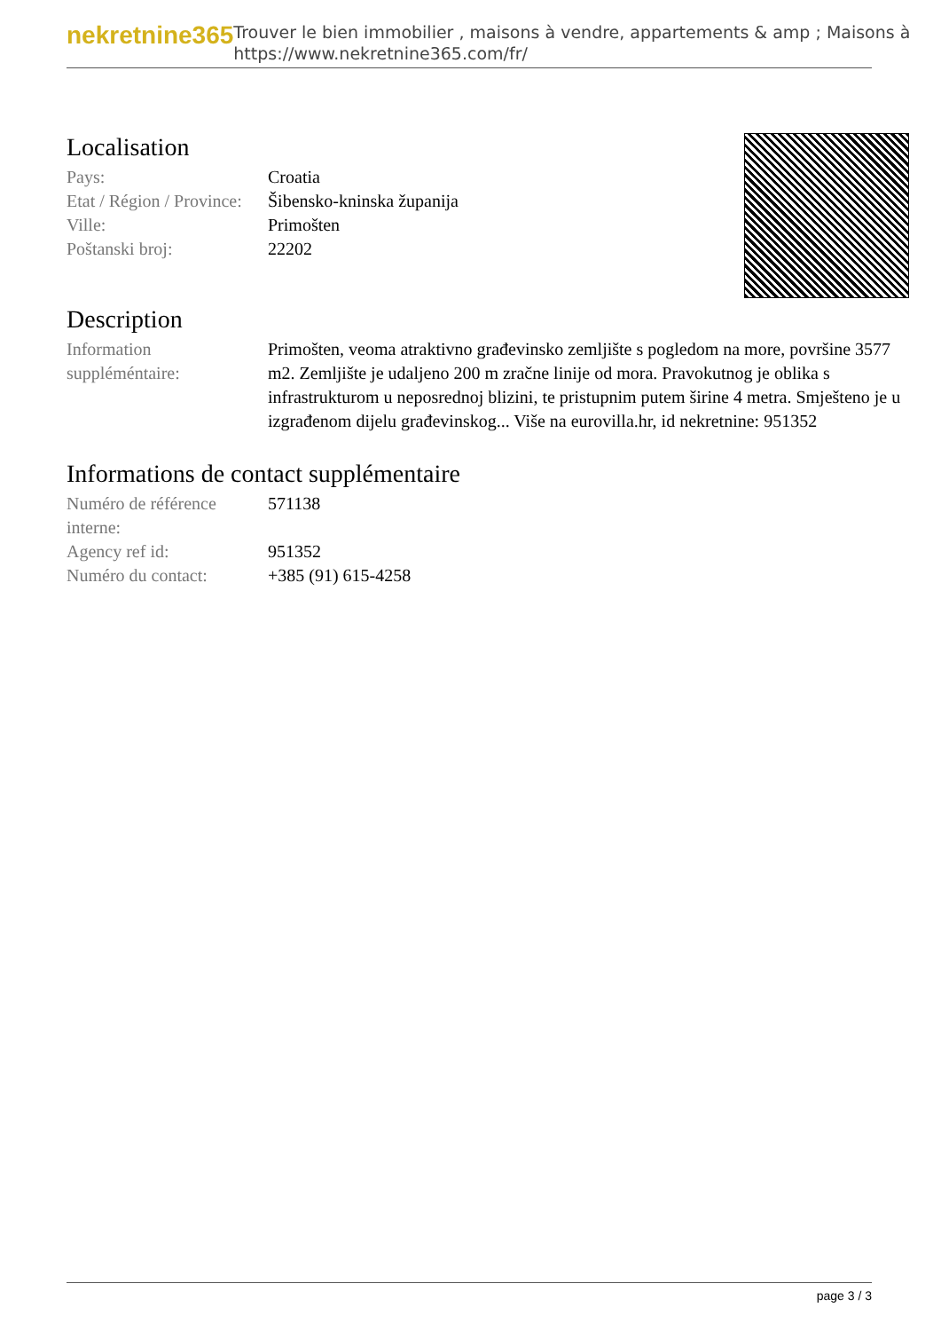nekretnine365
Trouver le bien immobilier , maisons à vendre, appartements & amp ; Maisons à
https://www.nekretnine365.com/fr/
Localisation
| Pays: | Croatia |
| Etat / Région / Province: | Šibensko-kninska županija |
| Ville: | Primošten |
| Poštanski broj: | 22202 |
Description
| Information suppléméntaire: | Primošten, veoma atraktivno građevinsko zemljište s pogledom na more, površine 3577 m2. Zemljište je udaljeno 200 m zračne linije od mora. Pravokutnog je oblika s infrastrukturom u neposrednoj blizini, te pristupnim putem širine 4 metra. Smješteno je u izgrađenom dijelu građevinskog... Više na eurovilla.hr, id nekretnine: 951352 |
Informations de contact supplémentaire
| Numéro de référence interne: | 571138 |
| Agency ref id: | 951352 |
| Numéro du contact: | +385 (91) 615-4258 |
page 3 / 3